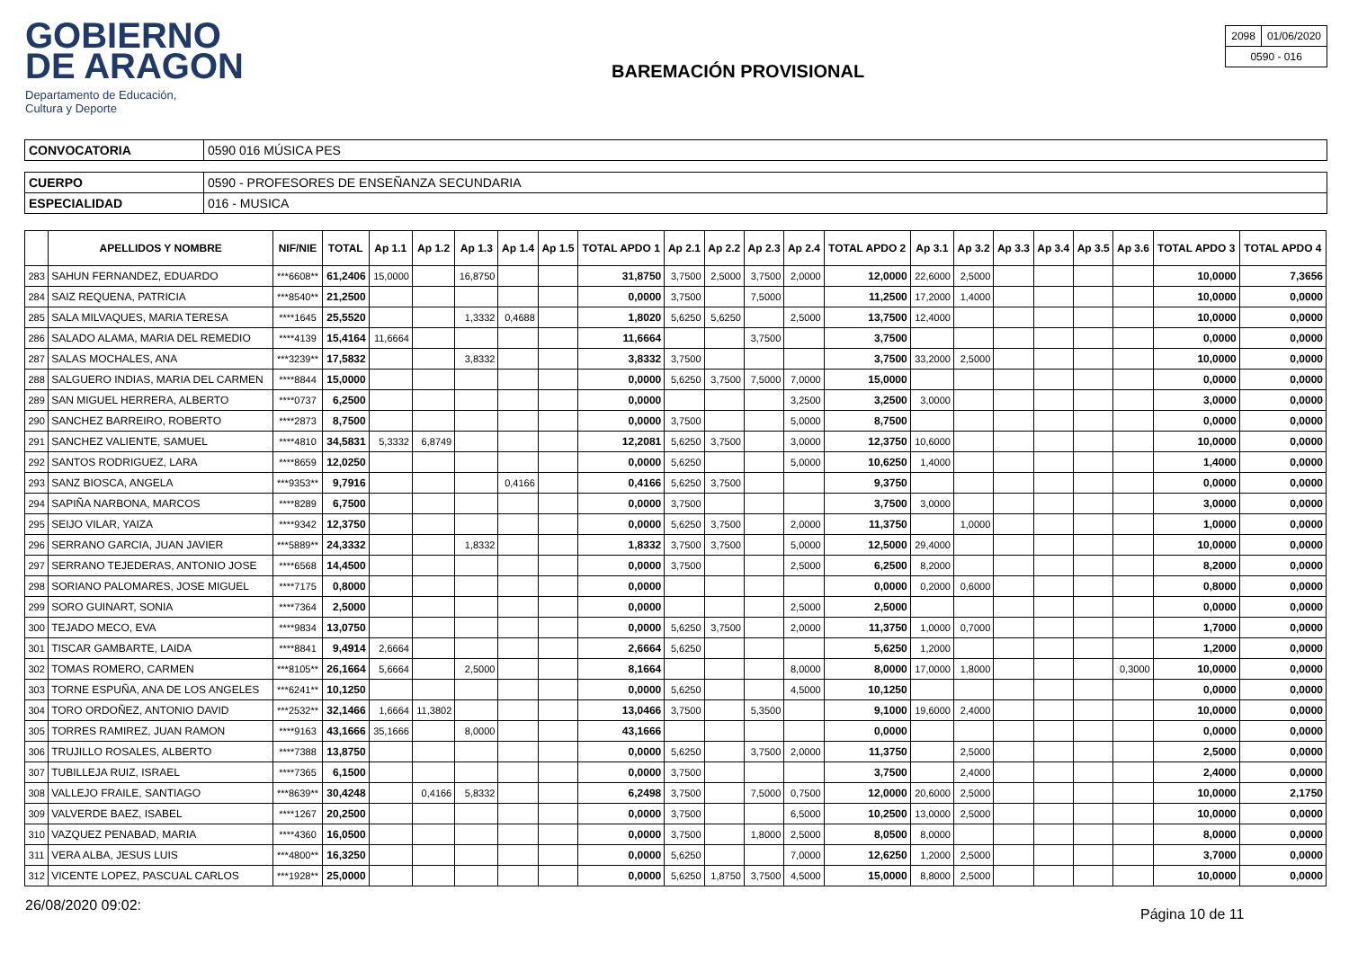GOBIERNO
DE ARAGON
Departamento de Educación,
Cultura y Deporte
BAREMACIÓN PROVISIONAL
| 2098 | 01/06/2020 |
| 0590 - 016 | |
| CONVOCATORIA | 0590 016 MÚSICA PES |
| CUERPO | 0590 - PROFESORES DE ENSEÑANZA SECUNDARIA |
| ESPECIALIDAD | 016 - MUSICA |
| | APELLIDOS Y NOMBRE | NIF/NIE | TOTAL | Ap 1.1 | Ap 1.2 | Ap 1.3 | Ap 1.4 | Ap 1.5 | TOTAL APDO 1 | Ap 2.1 | Ap 2.2 | Ap 2.3 | Ap 2.4 | TOTAL APDO 2 | Ap 3.1 | Ap 3.2 | Ap 3.3 | Ap 3.4 | Ap 3.5 | Ap 3.6 | TOTAL APDO 3 | TOTAL APDO 4 |
| --- | --- | --- | --- | --- | --- | --- | --- | --- | --- | --- | --- | --- | --- | --- | --- | --- | --- | --- | --- | --- | --- | --- |
| 283 | SAHUN FERNANDEZ, EDUARDO | ***6608** | 61,2406 | 15,0000 | | 16,8750 | | | 31,8750 | 3,7500 | 2,5000 | 3,7500 | 2,0000 | 12,0000 | 22,6000 | 2,5000 | | | | | 10,0000 | 7,3656 |
| 284 | SAIZ REQUENA, PATRICIA | ***8540** | 21,2500 | | | | | | 0,0000 | 3,7500 | | 7,5000 | | 11,2500 | 17,2000 | 1,4000 | | | | | 10,0000 | 0,0000 |
| 285 | SALA MILVAQUES, MARIA TERESA | ****1645 | 25,5520 | | | 1,3332 | 0,4688 | | 1,8020 | 5,6250 | 5,6250 | | 2,5000 | 13,7500 | 12,4000 | | | | | | 10,0000 | 0,0000 |
| 286 | SALADO ALAMA, MARIA DEL REMEDIO | ****4139 | 15,4164 | 11,6664 | | | | | 11,6664 | | | 3,7500 | | 3,7500 | | | | | | | 0,0000 | 0,0000 |
| 287 | SALAS MOCHALES, ANA | ***3239** | 17,5832 | | | 3,8332 | | | 3,8332 | 3,7500 | | | | 3,7500 | 33,2000 | 2,5000 | | | | | 10,0000 | 0,0000 |
| 288 | SALGUERO INDIAS, MARIA DEL CARMEN | ****8844 | 15,0000 | | | | | | 0,0000 | 5,6250 | 3,7500 | 7,5000 | 7,0000 | 15,0000 | | | | | | | 0,0000 | 0,0000 |
| 289 | SAN MIGUEL HERRERA, ALBERTO | ****0737 | 6,2500 | | | | | | 0,0000 | | | | 3,2500 | 3,2500 | 3,0000 | | | | | | 3,0000 | 0,0000 |
| 290 | SANCHEZ BARREIRO, ROBERTO | ****2873 | 8,7500 | | | | | | 0,0000 | 3,7500 | | | 5,0000 | 8,7500 | | | | | | | 0,0000 | 0,0000 |
| 291 | SANCHEZ VALIENTE, SAMUEL | ****4810 | 34,5831 | 5,3332 | 6,8749 | | | | 12,2081 | 5,6250 | 3,7500 | | 3,0000 | 12,3750 | 10,6000 | | | | | | 10,0000 | 0,0000 |
| 292 | SANTOS RODRIGUEZ, LARA | ****8659 | 12,0250 | | | | | | 0,0000 | 5,6250 | | | 5,0000 | 10,6250 | 1,4000 | | | | | | 1,4000 | 0,0000 |
| 293 | SANZ BIOSCA, ANGELA | ***9353** | 9,7916 | | | | 0,4166 | | 0,4166 | 5,6250 | 3,7500 | | | 9,3750 | | | | | | | 0,0000 | 0,0000 |
| 294 | SAPIÑA NARBONA, MARCOS | ****8289 | 6,7500 | | | | | | 0,0000 | 3,7500 | | | | 3,7500 | 3,0000 | | | | | | 3,0000 | 0,0000 |
| 295 | SEIJO VILAR, YAIZA | ****9342 | 12,3750 | | | | | | 0,0000 | 5,6250 | 3,7500 | | 2,0000 | 11,3750 | | 1,0000 | | | | | 1,0000 | 0,0000 |
| 296 | SERRANO GARCIA, JUAN JAVIER | ***5889** | 24,3332 | | | 1,8332 | | | 1,8332 | 3,7500 | 3,7500 | | 5,0000 | 12,5000 | 29,4000 | | | | | | 10,0000 | 0,0000 |
| 297 | SERRANO TEJEDERAS, ANTONIO JOSE | ****6568 | 14,4500 | | | | | | 0,0000 | 3,7500 | | | 2,5000 | 6,2500 | 8,2000 | | | | | | 8,2000 | 0,0000 |
| 298 | SORIANO PALOMARES, JOSE MIGUEL | ****7175 | 0,8000 | | | | | | 0,0000 | | | | | 0,0000 | 0,2000 | 0,6000 | | | | | 0,8000 | 0,0000 |
| 299 | SORO GUINART, SONIA | ****7364 | 2,5000 | | | | | | 0,0000 | | | | 2,5000 | 2,5000 | | | | | | | 0,0000 | 0,0000 |
| 300 | TEJADO MECO, EVA | ****9834 | 13,0750 | | | | | | 0,0000 | 5,6250 | 3,7500 | | 2,0000 | 11,3750 | 1,0000 | 0,7000 | | | | | 1,7000 | 0,0000 |
| 301 | TISCAR GAMBARTE, LAIDA | ****8841 | 9,4914 | 2,6664 | | | | | 2,6664 | 5,6250 | | | | 5,6250 | 1,2000 | | | | | | 1,2000 | 0,0000 |
| 302 | TOMAS ROMERO, CARMEN | ***8105** | 26,1664 | 5,6664 | | 2,5000 | | | 8,1664 | | | | 8,0000 | 8,0000 | 17,0000 | 1,8000 | | | | 0,3000 | 10,0000 | 0,0000 |
| 303 | TORNE ESPUÑA, ANA DE LOS ANGELES | ***6241** | 10,1250 | | | | | | 0,0000 | 5,6250 | | | 4,5000 | 10,1250 | | | | | | | 0,0000 | 0,0000 |
| 304 | TORO ORDOÑEZ, ANTONIO DAVID | ***2532** | 32,1466 | 1,6664 | 11,3802 | | | | 13,0466 | 3,7500 | | 5,3500 | | 9,1000 | 19,6000 | 2,4000 | | | | | 10,0000 | 0,0000 |
| 305 | TORRES RAMIREZ, JUAN RAMON | ****9163 | 43,1666 | 35,1666 | | 8,0000 | | | 43,1666 | | | | | 0,0000 | | | | | | | 0,0000 | 0,0000 |
| 306 | TRUJILLO ROSALES, ALBERTO | ****7388 | 13,8750 | | | | | | 0,0000 | 5,6250 | | 3,7500 | 2,0000 | 11,3750 | | 2,5000 | | | | | 2,5000 | 0,0000 |
| 307 | TUBILLEJA RUIZ, ISRAEL | ****7365 | 6,1500 | | | | | | 0,0000 | 3,7500 | | | | 3,7500 | | 2,4000 | | | | | 2,4000 | 0,0000 |
| 308 | VALLEJO FRAILE, SANTIAGO | ***8639** | 30,4248 | | 0,4166 | 5,8332 | | | 6,2498 | 3,7500 | | 7,5000 | 0,7500 | 12,0000 | 20,6000 | 2,5000 | | | | | 10,0000 | 2,1750 |
| 309 | VALVERDE BAEZ, ISABEL | ****1267 | 20,2500 | | | | | | 0,0000 | 3,7500 | | | 6,5000 | 10,2500 | 13,0000 | 2,5000 | | | | | 10,0000 | 0,0000 |
| 310 | VAZQUEZ PENABAD, MARIA | ****4360 | 16,0500 | | | | | | 0,0000 | 3,7500 | | 1,8000 | 2,5000 | 8,0500 | 8,0000 | | | | | | 8,0000 | 0,0000 |
| 311 | VERA ALBA, JESUS LUIS | ***4800** | 16,3250 | | | | | | 0,0000 | 5,6250 | | | 7,0000 | 12,6250 | 1,2000 | 2,5000 | | | | | 3,7000 | 0,0000 |
| 312 | VICENTE LOPEZ, PASCUAL CARLOS | ***1928** | 25,0000 | | | | | | 0,0000 | 5,6250 | 1,8750 | 3,7500 | 4,5000 | 15,0000 | 8,8000 | 2,5000 | | | | | 10,0000 | 0,0000 |
26/08/2020 09:02:
Página 10 de 11